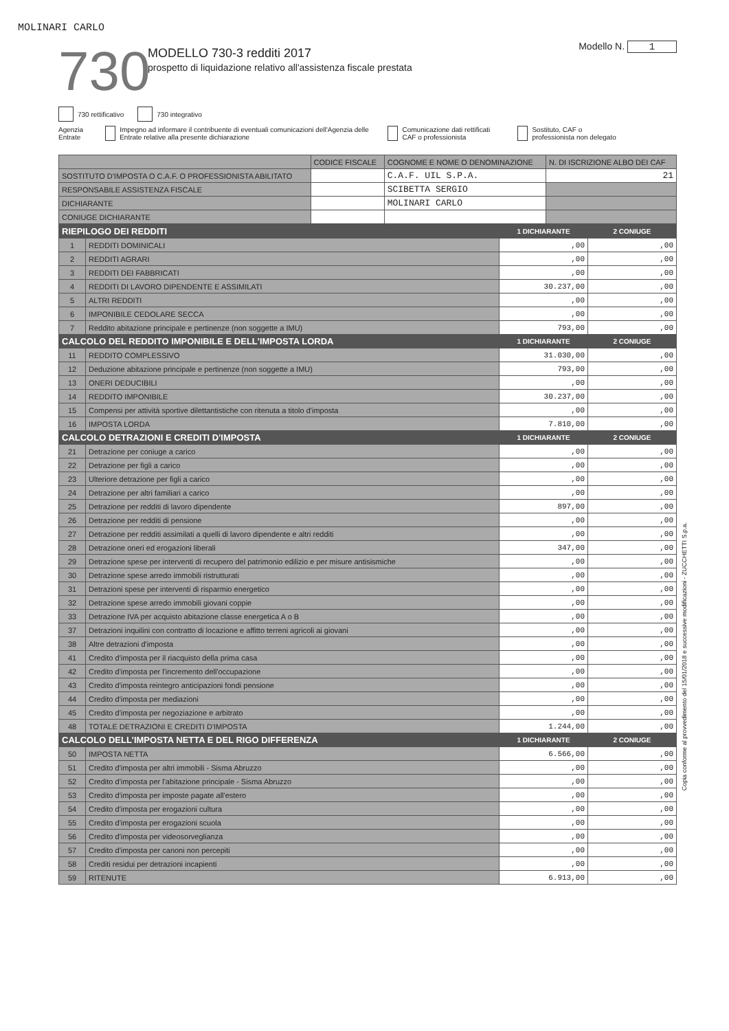MOLINARI CARLO
730
MODELLO 730-3 redditi 2017
prospetto di liquidazione relativo all'assistenza fiscale prestata
Modello N. 1
730 rettificativo 730 integrativo
Agenzia Entrate Impegno ad informare il contribuente di eventuali comunicazioni dell'Agenzia delle Entrate relative alla presente dichiarazione
Comunicazione dati rettificati CAF o professionista
Sostituto, CAF o professionista non delegato
| | CODICE FISCALE | COGNOME E NOME O DENOMINAZIONE | N. DI ISCRIZIONE ALBO DEI CAF |
| SOSTITUTO D'IMPOSTA O C.A.F. O PROFESSIONISTA ABILITATO | | C.A.F. UIL S.P.A. | 21 |
| RESPONSABILE ASSISTENZA FISCALE | | SCIBETTA SERGIO | |
| DICHIARANTE | | MOLINARI CARLO | |
| CONIUGE DICHIARANTE | | | |
| RIEPILOGO DEI REDDITI | | 1 DICHIARANTE | 2 CONIUGE |
| --- | --- | --- | --- |
| 1 | REDDITI DOMINICALI | ,00 | ,00 |
| 2 | REDDITI AGRARI | ,00 | ,00 |
| 3 | REDDITI DEI FABBRICATI | ,00 | ,00 |
| 4 | REDDITI DI LAVORO DIPENDENTE E ASSIMILATI | 30.237,00 | ,00 |
| 5 | ALTRI REDDITI | ,00 | ,00 |
| 6 | IMPONIBILE CEDOLARE SECCA | ,00 | ,00 |
| 7 | Reddito abitazione principale e pertinenze (non soggette a IMU) | 793,00 | ,00 |
| CALCOLO DEL REDDITO IMPONIBILE E DELL'IMPOSTA LORDA | | 1 DICHIARANTE | 2 CONIUGE |
| 11 | REDDITO COMPLESSIVO | 31.030,00 | ,00 |
| 12 | Deduzione abitazione principale e pertinenze (non soggette a IMU) | 793,00 | ,00 |
| 13 | ONERI DEDUCIBILI | ,00 | ,00 |
| 14 | REDDITO IMPONIBILE | 30.237,00 | ,00 |
| 15 | Compensi per attività sportive dilettantistiche con ritenuta a titolo d'imposta | ,00 | ,00 |
| 16 | IMPOSTA LORDA | 7.810,00 | ,00 |
| CALCOLO DETRAZIONI E CREDITI D'IMPOSTA | | 1 DICHIARANTE | 2 CONIUGE |
| 21 | Detrazione per coniuge a carico | ,00 | ,00 |
| 22 | Detrazione per figli a carico | ,00 | ,00 |
| 23 | Ulteriore detrazione per figli a carico | ,00 | ,00 |
| 24 | Detrazione per altri familiari a carico | ,00 | ,00 |
| 25 | Detrazione per redditi di lavoro dipendente | 897,00 | ,00 |
| 26 | Detrazione per redditi di pensione | ,00 | ,00 |
| 27 | Detrazione per redditi assimilati a quelli di lavoro dipendente e altri redditi | ,00 | ,00 |
| 28 | Detrazione oneri ed erogazioni liberali | 347,00 | ,00 |
| 29 | Detrazione spese per interventi di recupero del patrimonio edilizio e per misure antisismiche | ,00 | ,00 |
| 30 | Detrazione spese arredo immobili ristrutturati | ,00 | ,00 |
| 31 | Detrazioni spese per interventi di risparmio energetico | ,00 | ,00 |
| 32 | Detrazione spese arredo immobili giovani coppie | ,00 | ,00 |
| 33 | Detrazione IVA per acquisto abitazione classe energetica A o B | ,00 | ,00 |
| 37 | Detrazioni inquilini con contratto di locazione e affitto terreni agricoli ai giovani | ,00 | ,00 |
| 38 | Altre detrazioni d'imposta | ,00 | ,00 |
| 41 | Credito d'imposta per il riacquisto della prima casa | ,00 | ,00 |
| 42 | Credito d'imposta per l'incremento dell'occupazione | ,00 | ,00 |
| 43 | Credito d'imposta reintegro anticipazioni fondi pensione | ,00 | ,00 |
| 44 | Credito d'imposta per mediazioni | ,00 | ,00 |
| 45 | Credito d'imposta per negoziazione e arbitrato | ,00 | ,00 |
| 48 | TOTALE DETRAZIONI E CREDITI D'IMPOSTA | 1.244,00 | ,00 |
| CALCOLO DELL'IMPOSTA NETTA E DEL RIGO DIFFERENZA | | 1 DICHIARANTE | 2 CONIUGE |
| 50 | IMPOSTA NETTA | 6.566,00 | ,00 |
| 51 | Credito d'imposta per altri immobili - Sisma Abruzzo | ,00 | ,00 |
| 52 | Credito d'imposta per l'abitazione principale - Sisma Abruzzo | ,00 | ,00 |
| 53 | Credito d'imposta per imposte pagate all'estero | ,00 | ,00 |
| 54 | Credito d'imposta per erogazioni cultura | ,00 | ,00 |
| 55 | Credito d'imposta per erogazioni scuola | ,00 | ,00 |
| 56 | Credito d'imposta per videosorveglianza | ,00 | ,00 |
| 57 | Credito d'imposta per canoni non percepiti | ,00 | ,00 |
| 58 | Crediti residui per detrazioni incapienti | ,00 | ,00 |
| 59 | RITENUTE | 6.913,00 | ,00 |
Copia conforme al provvedimento del 15/01/2018 e successive modificazioni - ZUCCHETTI S.p.a.